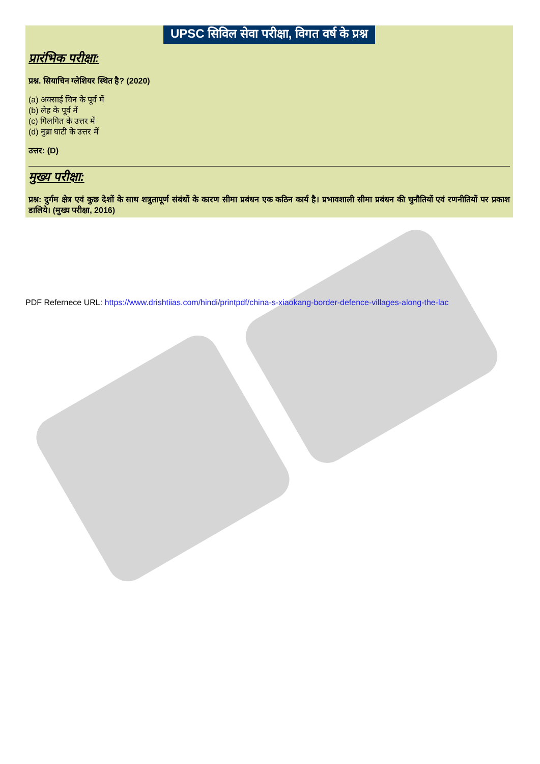UPSC सिविल सेवा परीक्षा, विगत वर्ष के प्रश्न
प्रारंभिक परीक्षा:
प्रश्न. सियाचिन ग्लेशियर स्थित है? (2020)
(a) अक्साई चिन के पूर्व में
(b) लेह के पूर्व में
(c) गिलगित के उत्तर में
(d) नुब्रा घाटी के उत्तर में
उत्तर: (D)
मुख्य परीक्षा:
प्रश्न: दुर्गम क्षेत्र एवं कुछ देशों के साथ शत्रुतापूर्ण संबंधों के कारण सीमा प्रबंधन एक कठिन कार्य है। प्रभावशाली सीमा प्रबंधन की चुनौतियों एवं रणनीतियों पर प्रकाश डालिये। (मुख्य परीक्षा, 2016)
PDF Refernece URL: https://www.drishtiias.com/hindi/printpdf/china-s-xiaokang-border-defence-villages-along-the-lac